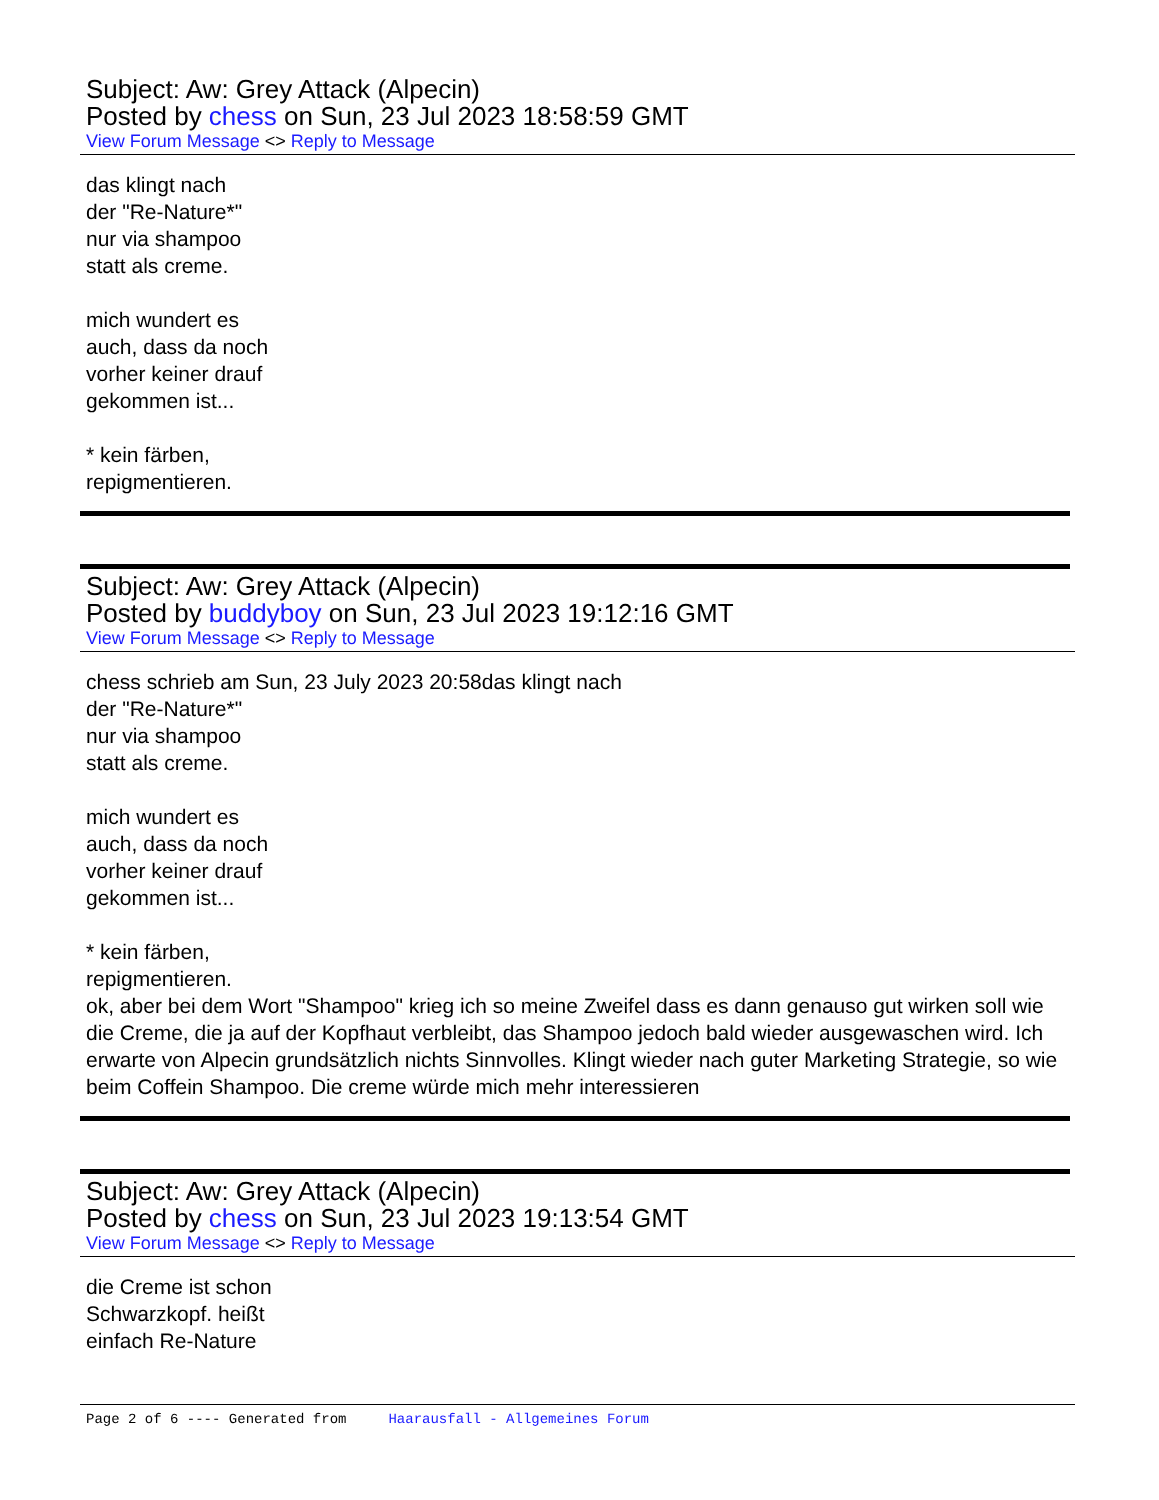Subject: Aw: Grey Attack (Alpecin)
Posted by chess on Sun, 23 Jul 2023 18:58:59 GMT
View Forum Message <> Reply to Message
das klingt nach
der "Re-Nature*"
nur via shampoo
statt als creme.
mich wundert es
auch, dass da noch
vorher keiner drauf
gekommen ist...
* kein färben,
repigmentieren.
Subject: Aw: Grey Attack (Alpecin)
Posted by buddyboy on Sun, 23 Jul 2023 19:12:16 GMT
View Forum Message <> Reply to Message
chess schrieb am Sun, 23 July 2023 20:58das klingt nach
der "Re-Nature*"
nur via shampoo
statt als creme.
mich wundert es
auch, dass da noch
vorher keiner drauf
gekommen ist...
* kein färben,
repigmentieren.
ok, aber bei dem Wort "Shampoo" krieg ich so meine Zweifel dass es dann genauso gut wirken soll wie die Creme, die ja auf der Kopfhaut verbleibt, das Shampoo jedoch bald wieder ausgewaschen wird. Ich erwarte von Alpecin grundsätzlich nichts Sinnvolles. Klingt wieder nach guter Marketing Strategie, so wie beim Coffein Shampoo. Die creme würde mich mehr interessieren
Subject: Aw: Grey Attack (Alpecin)
Posted by chess on Sun, 23 Jul 2023 19:13:54 GMT
View Forum Message <> Reply to Message
die Creme ist schon
Schwarzkopf. heißt
einfach Re-Nature
Page 2 of 6 ---- Generated from Haarausfall - Allgemeines Forum